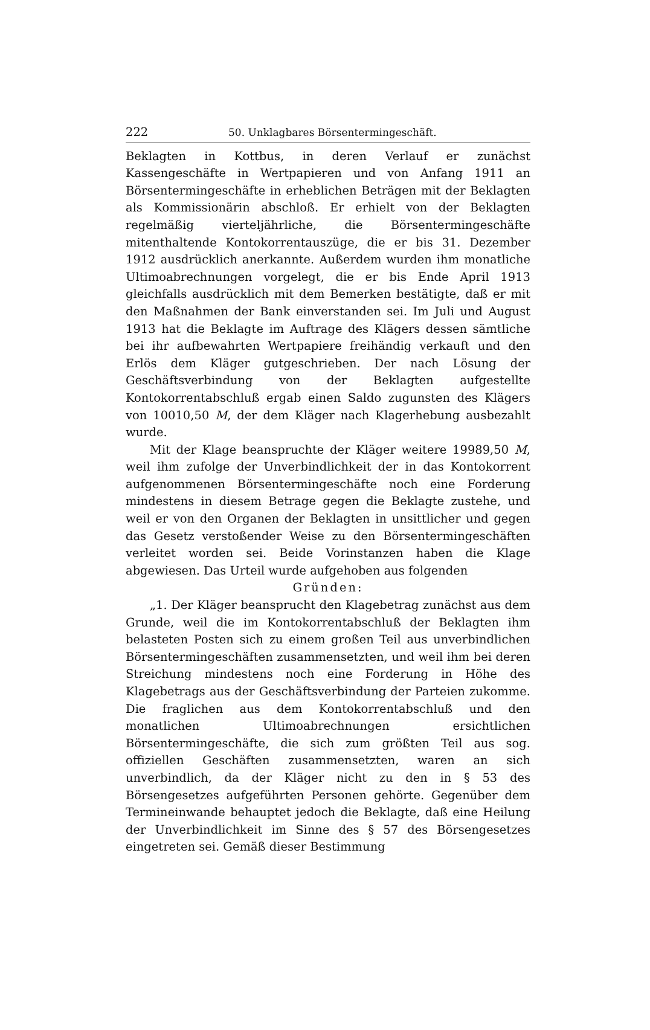222 50. Unklagbares Börsentermingeschäft.
Beklagten in Kottbus, in deren Verlauf er zunächst Kassengeschäfte in Wertpapieren und von Anfang 1911 an Börsentermingeschäfte in erheblichen Beträgen mit der Beklagten als Kommissionärin abschloß. Er erhielt von der Beklagten regelmäßig vierteljährliche, die Börsentermingeschäfte mitenthaltende Kontokorrentauszüge, die er bis 31. Dezember 1912 ausdrücklich anerkannte. Außerdem wurden ihm monatliche Ultimoabrechnungen vorgelegt, die er bis Ende April 1913 gleichfalls ausdrücklich mit dem Bemerken bestätigte, daß er mit den Maßnahmen der Bank einverstanden sei. Im Juli und August 1913 hat die Beklagte im Auftrage des Klägers dessen sämtliche bei ihr aufbewahrten Wertpapiere freihändig verkauft und den Erlös dem Kläger gutgeschrieben. Der nach Lösung der Geschäftsverbindung von der Beklagten aufgestellte Kontokorrentabschluß ergab einen Saldo zugunsten des Klägers von 10010,50 M, der dem Kläger nach Klagerhebung ausbezahlt wurde.
Mit der Klage beanspruchte der Kläger weitere 19989,50 M, weil ihm zufolge der Unverbindlichkeit der in das Kontokorrent aufgenommenen Börsentermingeschäfte noch eine Forderung mindestens in diesem Betrage gegen die Beklagte zustehe, und weil er von den Organen der Beklagten in unsittlicher und gegen das Gesetz verstoßender Weise zu den Börsentermingeschäften verleitet worden sei. Beide Vorinstanzen haben die Klage abgewiesen. Das Urteil wurde aufgehoben aus folgenden
Gründen:
„1. Der Kläger beansprucht den Klagebetrag zunächst aus dem Grunde, weil die im Kontokorrentabschluß der Beklagten ihm belasteten Posten sich zu einem großen Teil aus unverbindlichen Börsentermingeschäften zusammensetzten, und weil ihm bei deren Streichung mindestens noch eine Forderung in Höhe des Klagebetrags aus der Geschäftsverbindung der Parteien zukomme. Die fraglichen aus dem Kontokorrentabschluß und den monatlichen Ultimoabrechnungen ersichtlichen Börsentermingeschäfte, die sich zum größten Teil aus sog. offiziellen Geschäften zusammensetzten, waren an sich unverbindlich, da der Kläger nicht zu den in § 53 des Börsengesetzes aufgeführten Personen gehörte. Gegenüber dem Termineinwande behauptet jedoch die Beklagte, daß eine Heilung der Unverbindlichkeit im Sinne des § 57 des Börsengesetzes eingetreten sei. Gemäß dieser Bestimmung